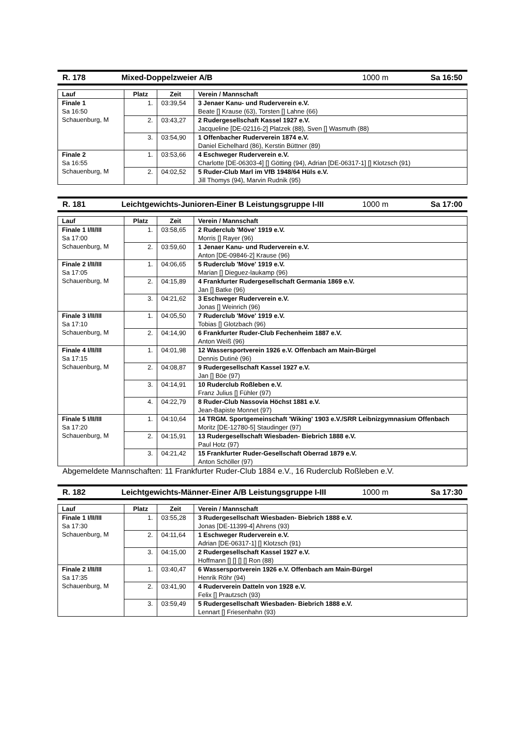R. 178 Mixed-Doppelzweier A/B 1000 m Sa 16:50
| Lauf | Platz | Zeit | Verein / Mannschaft |
| --- | --- | --- | --- |
| Finale 1 Sa 16:50 Schauenburg, M | 1. | 03:39,54 | 3 Jenaer Kanu- und Ruderverein e.V. Beate [] Krause (63), Torsten [] Lahne (66) |
| | 2. | 03:43,27 | 2 Rudergesellschaft Kassel 1927 e.V. Jacqueline [DE-02116-2] Platzek (88), Sven [] Wasmuth (88) |
| | 3. | 03:54,90 | 1 Offenbacher Ruderverein 1874 e.V. Daniel Eichelhard (86), Kerstin Büttner (89) |
| Finale 2 Sa 16:55 Schauenburg, M | 1. | 03:53,66 | 4 Eschweger Ruderverein e.V. Charlotte [DE-06303-4] [] Götting (94), Adrian [DE-06317-1] [] Klotzsch (91) |
| | 2. | 04:02,52 | 5 Ruder-Club Marl im VfB 1948/64 Hüls e.V. Jill Thomys (94), Marvin Rudnik (95) |
R. 181 Leichtgewichts-Junioren-Einer B Leistungsgruppe I-III 1000 m Sa 17:00
| Lauf | Platz | Zeit | Verein / Mannschaft |
| --- | --- | --- | --- |
| Finale 1 I/II/III Sa 17:00 Schauenburg, M | 1. | 03:58,65 | 2 Ruderclub 'Möve' 1919 e.V. Morris [] Rayer (96) |
| | 2. | 03:59,60 | 1 Jenaer Kanu- und Ruderverein e.V. Anton [DE-09846-2] Krause (96) |
| Finale 2 I/II/III Sa 17:05 Schauenburg, M | 1. | 04:06,65 | 5 Ruderclub 'Möve' 1919 e.V. Marian [] Dieguez-laukamp (96) |
| | 2. | 04:15,89 | 4 Frankfurter Rudergesellschaft Germania 1869 e.V. Jan [] Batke (96) |
| | 3. | 04:21,62 | 3 Eschweger Ruderverein e.V. Jonas [] Weinrich (96) |
| Finale 3 I/II/III Sa 17:10 Schauenburg, M | 1. | 04:05,50 | 7 Ruderclub 'Möve' 1919 e.V. Tobias [] Glotzbach (96) |
| | 2. | 04:14,90 | 6 Frankfurter Ruder-Club Fechenheim 1887 e.V. Anton Weiß (96) |
| Finale 4 I/II/III Sa 17:15 Schauenburg, M | 1. | 04:01,98 | 12 Wassersportverein 1926 e.V. Offenbach am Main-Bürgel Dennis Dutinè (96) |
| | 2. | 04:08,87 | 9 Rudergesellschaft Kassel 1927 e.V. Jan [] Böe (97) |
| | 3. | 04:14,91 | 10 Ruderclub Roßleben e.V. Franz Julius [] Fühler (97) |
| | 4. | 04:22,79 | 8 Ruder-Club Nassovia Höchst 1881 e.V. Jean-Bapiste Monnet (97) |
| Finale 5 I/II/III Sa 17:20 Schauenburg, M | 1. | 04:10,64 | 14 TRGM. Sportgemeinschaft 'Wiking' 1903 e.V./SRR Leibnizgymnasium Offenbach Moritz [DE-12780-5] Staudinger (97) |
| | 2. | 04:15,91 | 13 Rudergesellschaft Wiesbaden- Biebrich 1888 e.V. Paul Hotz (97) |
| | 3. | 04:21,42 | 15 Frankfurter Ruder-Gesellschaft Oberrad 1879 e.V. Anton Schöller (97) |
Abgemeldete Mannschaften: 11 Frankfurter Ruder-Club 1884 e.V., 16 Ruderclub Roßleben e.V.
R. 182 Leichtgewichts-Männer-Einer A/B Leistungsgruppe I-III 1000 m Sa 17:30
| Lauf | Platz | Zeit | Verein / Mannschaft |
| --- | --- | --- | --- |
| Finale 1 I/II/III Sa 17:30 Schauenburg, M | 1. | 03:55,28 | 3 Rudergesellschaft Wiesbaden- Biebrich 1888 e.V. Jonas [DE-11399-4] Ahrens (93) |
| | 2. | 04:11,64 | 1 Eschweger Ruderverein e.V. Adrian [DE-06317-1] [] Klotzsch (91) |
| | 3. | 04:15,00 | 2 Rudergesellschaft Kassel 1927 e.V. Hoffmann [] [] [] [] Ron (88) |
| Finale 2 I/II/III Sa 17:35 Schauenburg, M | 1. | 03:40,47 | 6 Wassersportverein 1926 e.V. Offenbach am Main-Bürgel Henrik Röhr (94) |
| | 2. | 03:41,90 | 4 Ruderverein Datteln von 1928 e.V. Felix [] Prautzsch (93) |
| | 3. | 03:59,49 | 5 Rudergesellschaft Wiesbaden- Biebrich 1888 e.V. Lennart [] Friesenhahn (93) |